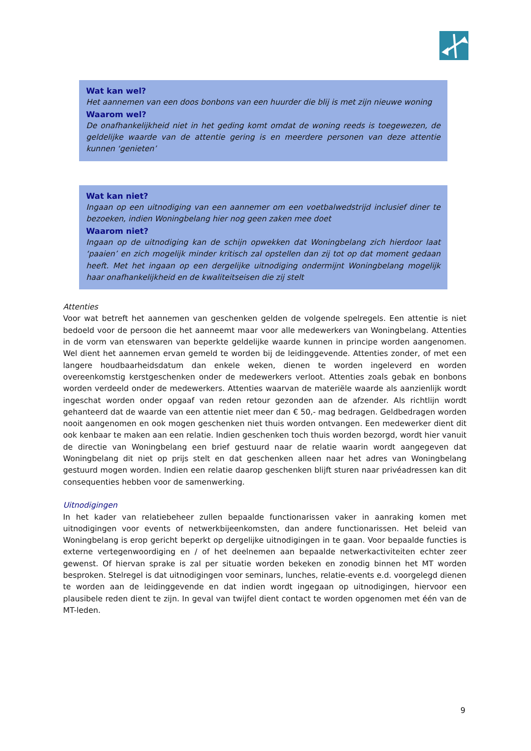Wat kan wel?
Het aannemen van een doos bonbons van een huurder die blij is met zijn nieuwe woning
Waarom wel?
De onafhankelijkheid niet in het geding komt omdat de woning reeds is toegewezen, de geldelijke waarde van de attentie gering is en meerdere personen van deze attentie kunnen ‘genieten’
Wat kan niet?
Ingaan op een uitnodiging van een aannemer om een voetbalwedstrijd inclusief diner te bezoeken, indien Woningbelang hier nog geen zaken mee doet
Waarom niet?
Ingaan op de uitnodiging kan de schijn opwekken dat Woningbelang zich hierdoor laat ‘paaien’ en zich mogelijk minder kritisch zal opstellen dan zij tot op dat moment gedaan heeft. Met het ingaan op een dergelijke uitnodiging ondermijnt Woningbelang mogelijk haar onafhankelijkheid en de kwaliteitseisen die zij stelt
Attenties
Voor wat betreft het aannemen van geschenken gelden de volgende spelregels. Een attentie is niet bedoeld voor de persoon die het aanneemt maar voor alle medewerkers van Woningbelang. Attenties in de vorm van etenswaren van beperkte geldelijke waarde kunnen in principe worden aangenomen. Wel dient het aannemen ervan gemeld te worden bij de leidinggevende. Attenties zonder, of met een langere houdbaarheidsdatum dan enkele weken, dienen te worden ingeleverd en worden overeenkomstig kerstgeschenken onder de medewerkers verloot. Attenties zoals gebak en bonbons worden verdeeld onder de medewerkers. Attenties waarvan de materiële waarde als aanzienlijk wordt ingeschat worden onder opgaaf van reden retour gezonden aan de afzender. Als richtlijn wordt gehanteerd dat de waarde van een attentie niet meer dan € 50,- mag bedragen. Geldbedragen worden nooit aangenomen en ook mogen geschenken niet thuis worden ontvangen. Een medewerker dient dit ook kenbaar te maken aan een relatie. Indien geschenken toch thuis worden bezorgd, wordt hier vanuit de directie van Woningbelang een brief gestuurd naar de relatie waarin wordt aangegeven dat Woningbelang dit niet op prijs stelt en dat geschenken alleen naar het adres van Woningbelang gestuurd mogen worden. Indien een relatie daarop geschenken blijft sturen naar privéadressen kan dit consequenties hebben voor de samenwerking.
Uitnodigingen
In het kader van relatiebeheer zullen bepaalde functionarissen vaker in aanraking komen met uitnodigingen voor events of netwerkbijeenkomsten, dan andere functionarissen. Het beleid van Woningbelang is erop gericht beperkt op dergelijke uitnodigingen in te gaan. Voor bepaalde functies is externe vertegenwoordiging en / of het deelnemen aan bepaalde netwerkactiviteiten echter zeer gewenst. Of hiervan sprake is zal per situatie worden bekeken en zonodig binnen het MT worden besproken. Stelregel is dat uitnodigingen voor seminars, lunches, relatie-events e.d. voorgelegd dienen te worden aan de leidinggevende en dat indien wordt ingegaan op uitnodigingen, hiervoor een plausibele reden dient te zijn. In geval van twijfel dient contact te worden opgenomen met één van de MT-leden.
9